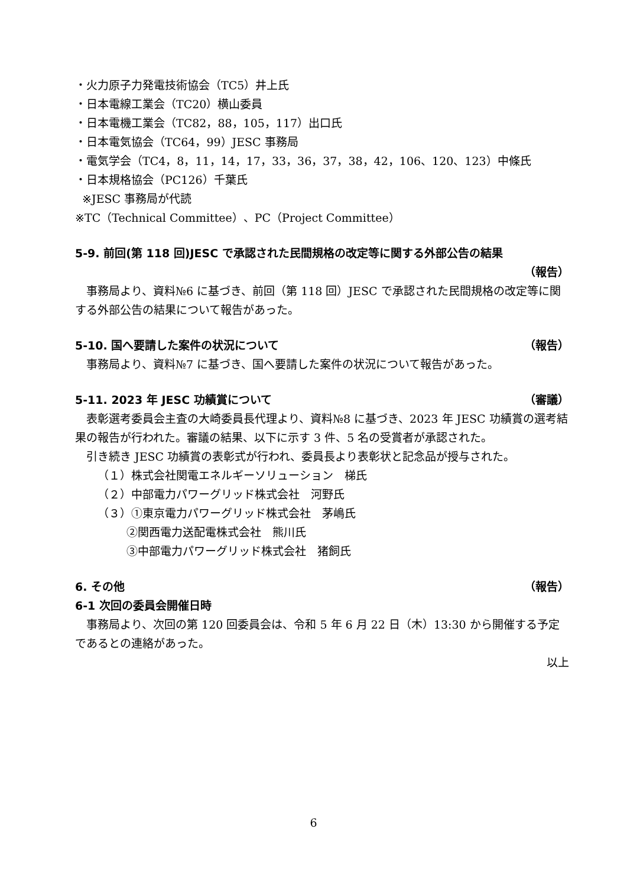・火力原子力発電技術協会（TC5）井上氏
・日本電線工業会（TC20）横山委員
・日本電機工業会（TC82，88，105，117）出口氏
・日本電気協会（TC64，99）JESC 事務局
・電気学会（TC4，8，11，14，17，33，36，37，38，42，106、120、123）中條氏
・日本規格協会（PC126）千葉氏
※JESC 事務局が代読
※TC（Technical Committee）、PC（Project Committee）
5-9. 前回(第 118 回)JESC で承認された民間規格の改定等に関する外部公告の結果
（報告）
事務局より、資料№6 に基づき、前回（第 118 回）JESC で承認された民間規格の改定等に関する外部公告の結果について報告があった。
5-10. 国へ要請した案件の状況について （報告）
事務局より、資料№7 に基づき、国へ要請した案件の状況について報告があった。
5-11. 2023 年 JESC 功績賞について （審議）
表彰選考委員会主査の大崎委員長代理より、資料№8 に基づき、2023 年 JESC 功績賞の選考結果の報告が行われた。審議の結果、以下に示す 3 件、5 名の受賞者が承認された。
引き続き JESC 功績賞の表彰式が行われ、委員長より表彰状と記念品が授与された。
（１）株式会社関電エネルギーソリューション　梯氏
（２）中部電力パワーグリッド株式会社　河野氏
（３）①東京電力パワーグリッド株式会社　茅嶋氏
②関西電力送配電株式会社　熊川氏
③中部電力パワーグリッド株式会社　猪飼氏
6. その他 （報告）
6-1 次回の委員会開催日時
事務局より、次回の第 120 回委員会は、令和 5 年 6 月 22 日（木）13:30 から開催する予定であるとの連絡があった。
以上
6